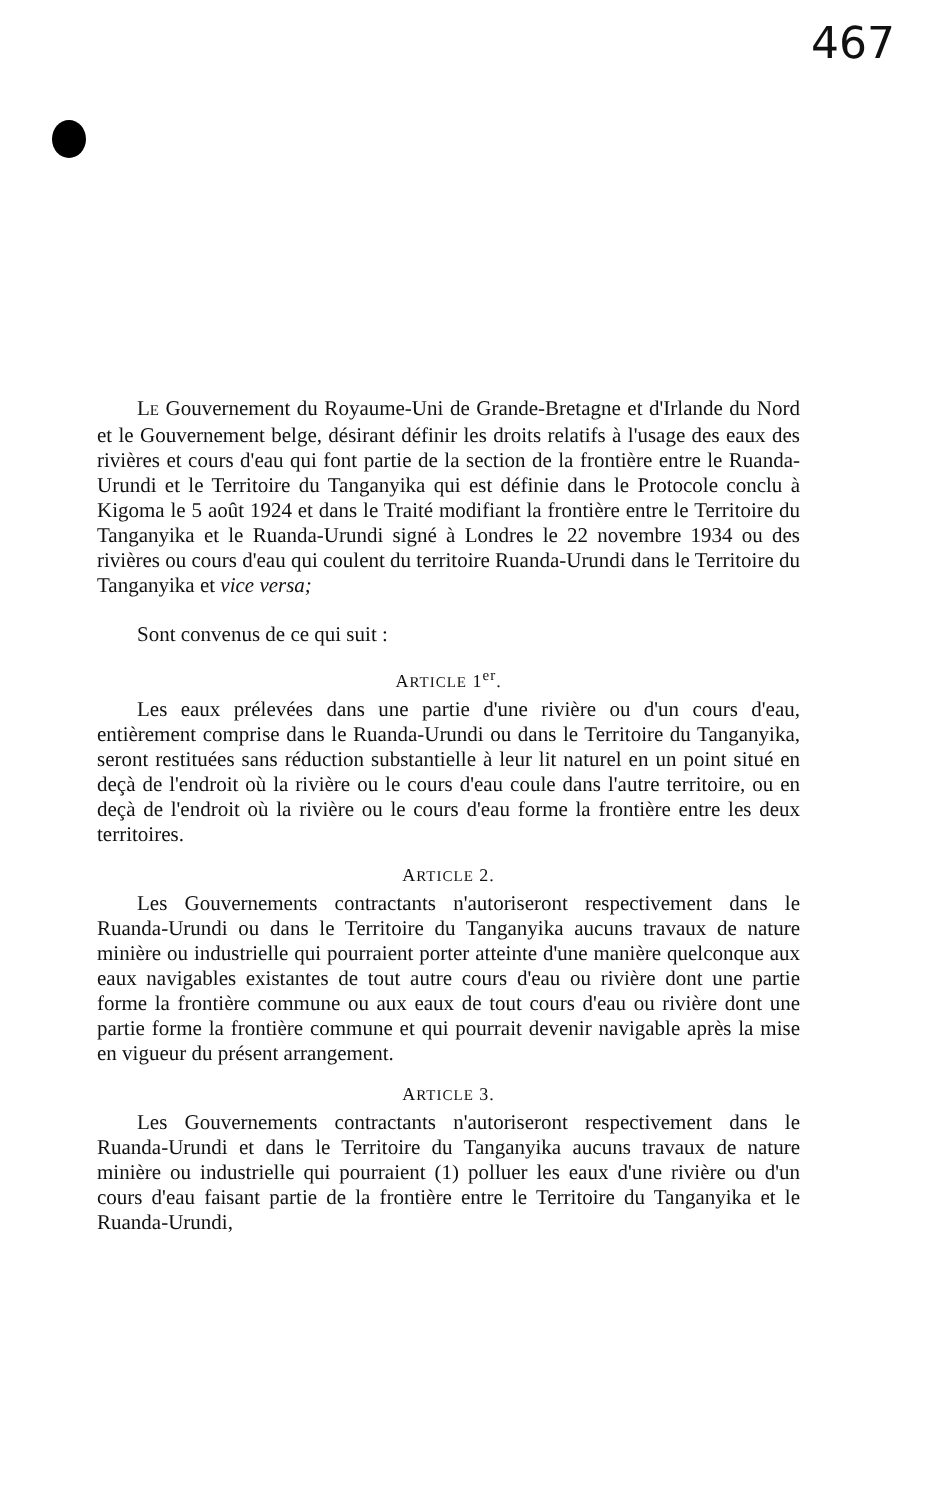467
LE Gouvernement du Royaume-Uni de Grande-Bretagne et d'Irlande du Nord et le Gouvernement belge, désirant définir les droits relatifs à l'usage des eaux des rivières et cours d'eau qui font partie de la section de la frontière entre le Ruanda-Urundi et le Territoire du Tanganyika qui est définie dans le Protocole conclu à Kigoma le 5 août 1924 et dans le Traité modifiant la frontière entre le Territoire du Tanganyika et le Ruanda-Urundi signé à Londres le 22 novembre 1934 ou des rivières ou cours d'eau qui coulent du territoire Ruanda-Urundi dans le Territoire du Tanganyika et vice versa;
Sont convenus de ce qui suit :
ARTICLE 1<sup>er</sup>.
Les eaux prélevées dans une partie d'une rivière ou d'un cours d'eau, entièrement comprise dans le Ruanda-Urundi ou dans le Territoire du Tanganyika, seront restituées sans réduction substantielle à leur lit naturel en un point situé en deçà de l'endroit où la rivière ou le cours d'eau coule dans l'autre territoire, ou en deçà de l'endroit où la rivière ou le cours d'eau forme la frontière entre les deux territoires.
ARTICLE 2.
Les Gouvernements contractants n'autoriseront respectivement dans le Ruanda-Urundi ou dans le Territoire du Tanganyika aucuns travaux de nature minière ou industrielle qui pourraient porter atteinte d'une manière quelconque aux eaux navigables existantes de tout autre cours d'eau ou rivière dont une partie forme la frontière commune ou aux eaux de tout cours d'eau ou rivière dont une partie forme la frontière commune et qui pourrait devenir navigable après la mise en vigueur du présent arrangement.
ARTICLE 3.
Les Gouvernements contractants n'autoriseront respectivement dans le Ruanda-Urundi et dans le Territoire du Tanganyika aucuns travaux de nature minière ou industrielle qui pourraient (1) polluer les eaux d'une rivière ou d'un cours d'eau faisant partie de la frontière entre le Territoire du Tanganyika et le Ruanda-Urundi,